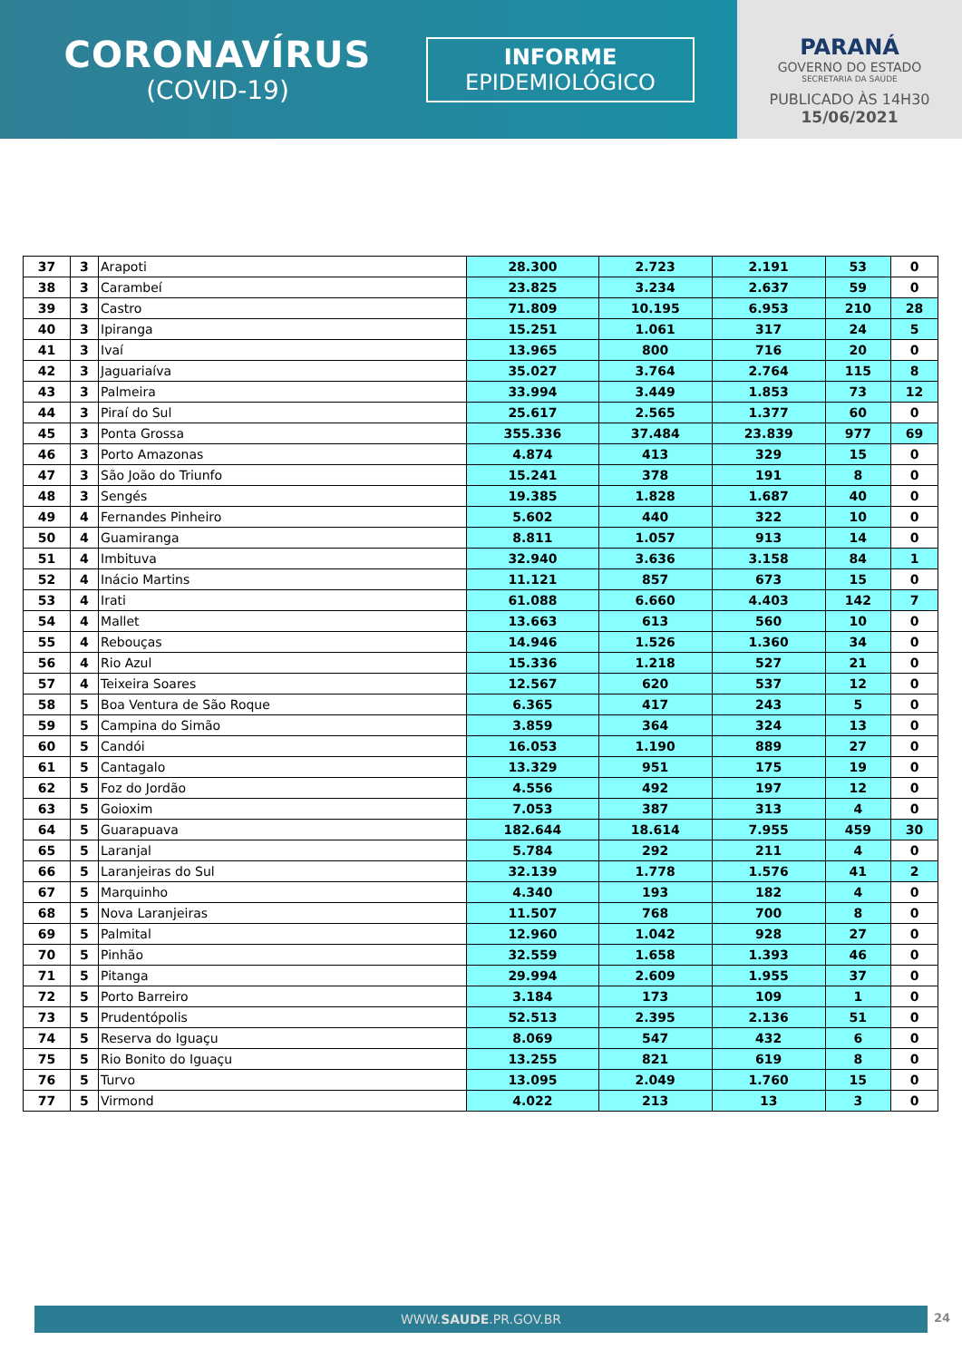CORONAVÍRUS
(COVID-19)
INFORME
EPIDEMIOLÓGICO
PARANÁ
GOVERNO DO ESTADO
SECRETARIA DA SAÚDE
PUBLICADO ÀS 14H30
15/06/2021
| 37 | 3 | Arapoti | 28.300 | 2.723 | 2.191 | 53 | 0 |
| 38 | 3 | Carambeí | 23.825 | 3.234 | 2.637 | 59 | 0 |
| 39 | 3 | Castro | 71.809 | 10.195 | 6.953 | 210 | 28 |
| 40 | 3 | Ipiranga | 15.251 | 1.061 | 317 | 24 | 5 |
| 41 | 3 | Ivaí | 13.965 | 800 | 716 | 20 | 0 |
| 42 | 3 | Jaguariaíva | 35.027 | 3.764 | 2.764 | 115 | 8 |
| 43 | 3 | Palmeira | 33.994 | 3.449 | 1.853 | 73 | 12 |
| 44 | 3 | Piraí do Sul | 25.617 | 2.565 | 1.377 | 60 | 0 |
| 45 | 3 | Ponta Grossa | 355.336 | 37.484 | 23.839 | 977 | 69 |
| 46 | 3 | Porto Amazonas | 4.874 | 413 | 329 | 15 | 0 |
| 47 | 3 | São João do Triunfo | 15.241 | 378 | 191 | 8 | 0 |
| 48 | 3 | Sengés | 19.385 | 1.828 | 1.687 | 40 | 0 |
| 49 | 4 | Fernandes Pinheiro | 5.602 | 440 | 322 | 10 | 0 |
| 50 | 4 | Guamiranga | 8.811 | 1.057 | 913 | 14 | 0 |
| 51 | 4 | Imbituva | 32.940 | 3.636 | 3.158 | 84 | 1 |
| 52 | 4 | Inácio Martins | 11.121 | 857 | 673 | 15 | 0 |
| 53 | 4 | Irati | 61.088 | 6.660 | 4.403 | 142 | 7 |
| 54 | 4 | Mallet | 13.663 | 613 | 560 | 10 | 0 |
| 55 | 4 | Rebouças | 14.946 | 1.526 | 1.360 | 34 | 0 |
| 56 | 4 | Rio Azul | 15.336 | 1.218 | 527 | 21 | 0 |
| 57 | 4 | Teixeira Soares | 12.567 | 620 | 537 | 12 | 0 |
| 58 | 5 | Boa Ventura de São Roque | 6.365 | 417 | 243 | 5 | 0 |
| 59 | 5 | Campina do Simão | 3.859 | 364 | 324 | 13 | 0 |
| 60 | 5 | Candói | 16.053 | 1.190 | 889 | 27 | 0 |
| 61 | 5 | Cantagalo | 13.329 | 951 | 175 | 19 | 0 |
| 62 | 5 | Foz do Jordão | 4.556 | 492 | 197 | 12 | 0 |
| 63 | 5 | Goioxim | 7.053 | 387 | 313 | 4 | 0 |
| 64 | 5 | Guarapuava | 182.644 | 18.614 | 7.955 | 459 | 30 |
| 65 | 5 | Laranjal | 5.784 | 292 | 211 | 4 | 0 |
| 66 | 5 | Laranjeiras do Sul | 32.139 | 1.778 | 1.576 | 41 | 2 |
| 67 | 5 | Marquinho | 4.340 | 193 | 182 | 4 | 0 |
| 68 | 5 | Nova Laranjeiras | 11.507 | 768 | 700 | 8 | 0 |
| 69 | 5 | Palmital | 12.960 | 1.042 | 928 | 27 | 0 |
| 70 | 5 | Pinhão | 32.559 | 1.658 | 1.393 | 46 | 0 |
| 71 | 5 | Pitanga | 29.994 | 2.609 | 1.955 | 37 | 0 |
| 72 | 5 | Porto Barreiro | 3.184 | 173 | 109 | 1 | 0 |
| 73 | 5 | Prudentópolis | 52.513 | 2.395 | 2.136 | 51 | 0 |
| 74 | 5 | Reserva do Iguaçu | 8.069 | 547 | 432 | 6 | 0 |
| 75 | 5 | Rio Bonito do Iguaçu | 13.255 | 821 | 619 | 8 | 0 |
| 76 | 5 | Turvo | 13.095 | 2.049 | 1.760 | 15 | 0 |
| 77 | 5 | Virmond | 4.022 | 213 | 13 | 3 | 0 |
WWW.SAUDE.PR.GOV.BR 24